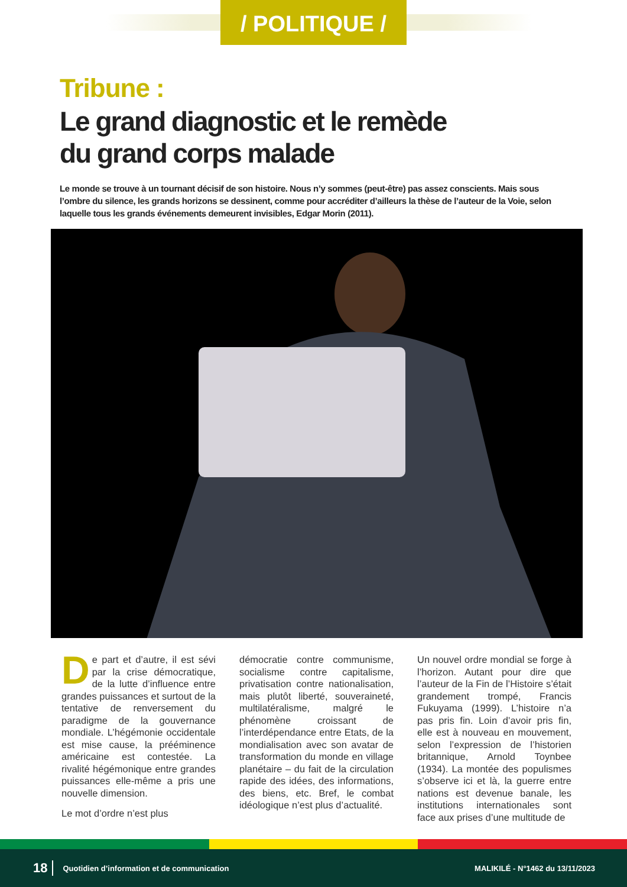/ POLITIQUE /
Tribune :
Le grand diagnostic et le remède
du grand corps malade
Le monde se trouve à un tournant décisif de son histoire. Nous n’y sommes (peut-être) pas assez conscients. Mais sous l’ombre du silence, les grands horizons se dessinent, comme pour accréditer d’ailleurs la thèse de l’auteur de la Voie, selon laquelle tous les grands événements demeurent invisibles, Edgar Morin (2011).
De part et d’autre, il est sévi par la crise démocratique, de la lutte d’influence entre grandes puissances et surtout de la tentative de renversement du paradigme de la gouvernance mondiale. L’hégémonie occidentale est mise cause, la prééminence américaine est contestée. La rivalité hégémonique entre grandes puissances elle-même a pris une nouvelle dimension.
Le mot d’ordre n’est plus
démocratie contre communisme, socialisme contre capitalisme, privatisation contre nationalisation, mais plutôt liberté, souveraineté, multilatéralisme, malgré le phénomène croissant de l’interdépendance entre Etats, de la mondialisation avec son avatar de transformation du monde en village planétaire – du fait de la circulation rapide des idées, des informations, des biens, etc. Bref, le combat idéologique n’est plus d’actualité.
Un nouvel ordre mondial se forge à l’horizon. Autant pour dire que l’auteur de la Fin de l’Histoire s’était grandement trompé, Francis Fukuyama (1999). L’histoire n’a pas pris fin. Loin d’avoir pris fin, elle est à nouveau en mouvement, selon l’expression de l’historien britannique, Arnold Toynbee (1934). La montée des populismes s’observe ici et là, la guerre entre nations est devenue banale, les institutions internationales sont face aux prises d’une multitude de
18 Quotidien d’information et de communication MALIKILÉ - N°1462 du 13/11/2023